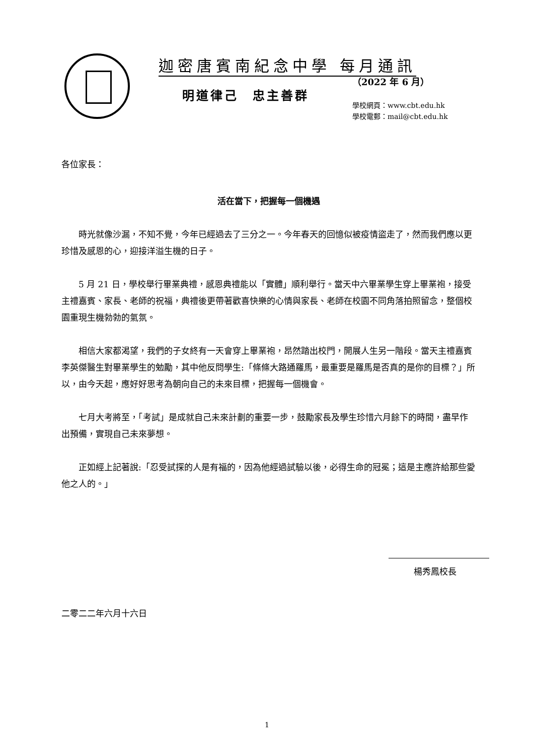迦密唐賓南紀念中學 每月通訊
（2022 年 6 月）
明道律己　忠主善群
學校網頁：www.cbt.edu.hk
學校電郵：mail@cbt.edu.hk
各位家長：
活在當下，把握每一個機遇
時光就像沙漏，不知不覺，今年已經過去了三分之一。今年春天的回憶似被疫情盜走了，然而我們應以更珍惜及感恩的心，迎接洋溢生機的日子。
5 月 21 日，學校舉行畢業典禮，感恩典禮能以「實體」順利舉行。當天中六畢業學生穿上畢業袍，接受主禮嘉賓、家長、老師的祝福，典禮後更帶著歡喜快樂的心情與家長、老師在校園不同角落拍照留念，整個校園重現生機勃勃的氣氛。
相信大家都渴望，我們的子女終有一天會穿上畢業袍，昂然踏出校門，開展人生另一階段。當天主禮嘉賓李英傑醫生對畢業學生的勉勵，其中他反問學生:「條條大路通羅馬，最重要是羅馬是否真的是你的目標？」所以，由今天起，應好好思考為朝向自己的未來目標，把握每一個機會。
七月大考將至，「考試」是成就自己未來計劃的重要一步，鼓勵家長及學生珍惜六月餘下的時間，盡早作出預備，實現自己未來夢想。
正如經上記著說:「忍受試探的人是有福的，因為他經過試驗以後，必得生命的冠冕；這是主應許給那些愛他之人的。」
楊秀鳳校長
二零二二年六月十六日
1